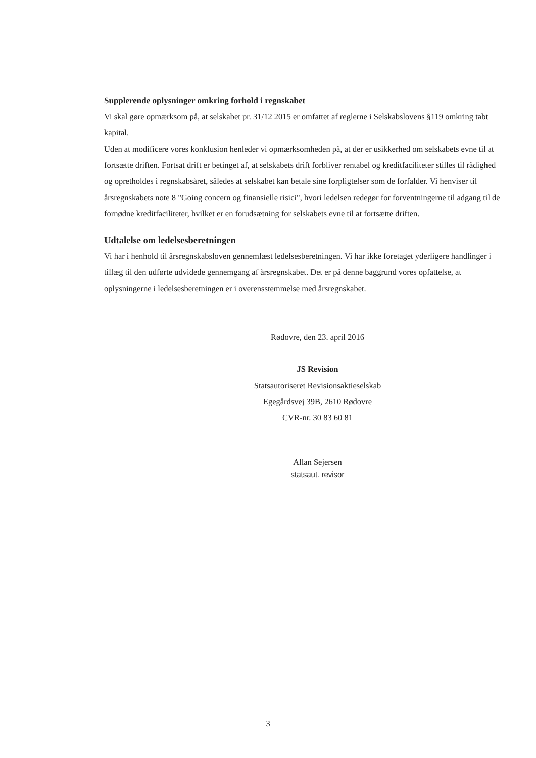Supplerende oplysninger omkring forhold i regnskabet
Vi skal gøre opmærksom på, at selskabet pr. 31/12 2015 er omfattet af reglerne i Selskabslovens §119 omkring tabt kapital.
Uden at modificere vores konklusion henleder vi opmærksomheden på, at der er usikkerhed om selskabets evne til at fortsætte driften. Fortsat drift er betinget af, at selskabets drift forbliver rentabel og kreditfaciliteter stilles til rådighed og opretholdes i regnskabsåret, således at selskabet kan betale sine forpligtelser som de forfalder. Vi henviser til årsregnskabets note 8 "Going concern og finansielle risici", hvori ledelsen redegør for forventningerne til adgang til de fornødne kreditfaciliteter, hvilket er en forudsætning for selskabets evne til at fortsætte driften.
Udtalelse om ledelsesberetningen
Vi har i henhold til årsregnskabsloven gennemlæst ledelsesberetningen. Vi har ikke foretaget yderligere handlinger i tillæg til den udførte udvidede gennemgang af årsregnskabet. Det er på denne baggrund vores opfattelse, at oplysningerne i ledelsesberetningen er i overensstemmelse med årsregnskabet.
Rødovre, den 23. april 2016
JS Revision
Statsautoriseret Revisionsaktieselskab
Egegårdsvej 39B, 2610 Rødovre
CVR-nr. 30 83 60 81
Allan Sejersen
statsaut. revisor
3